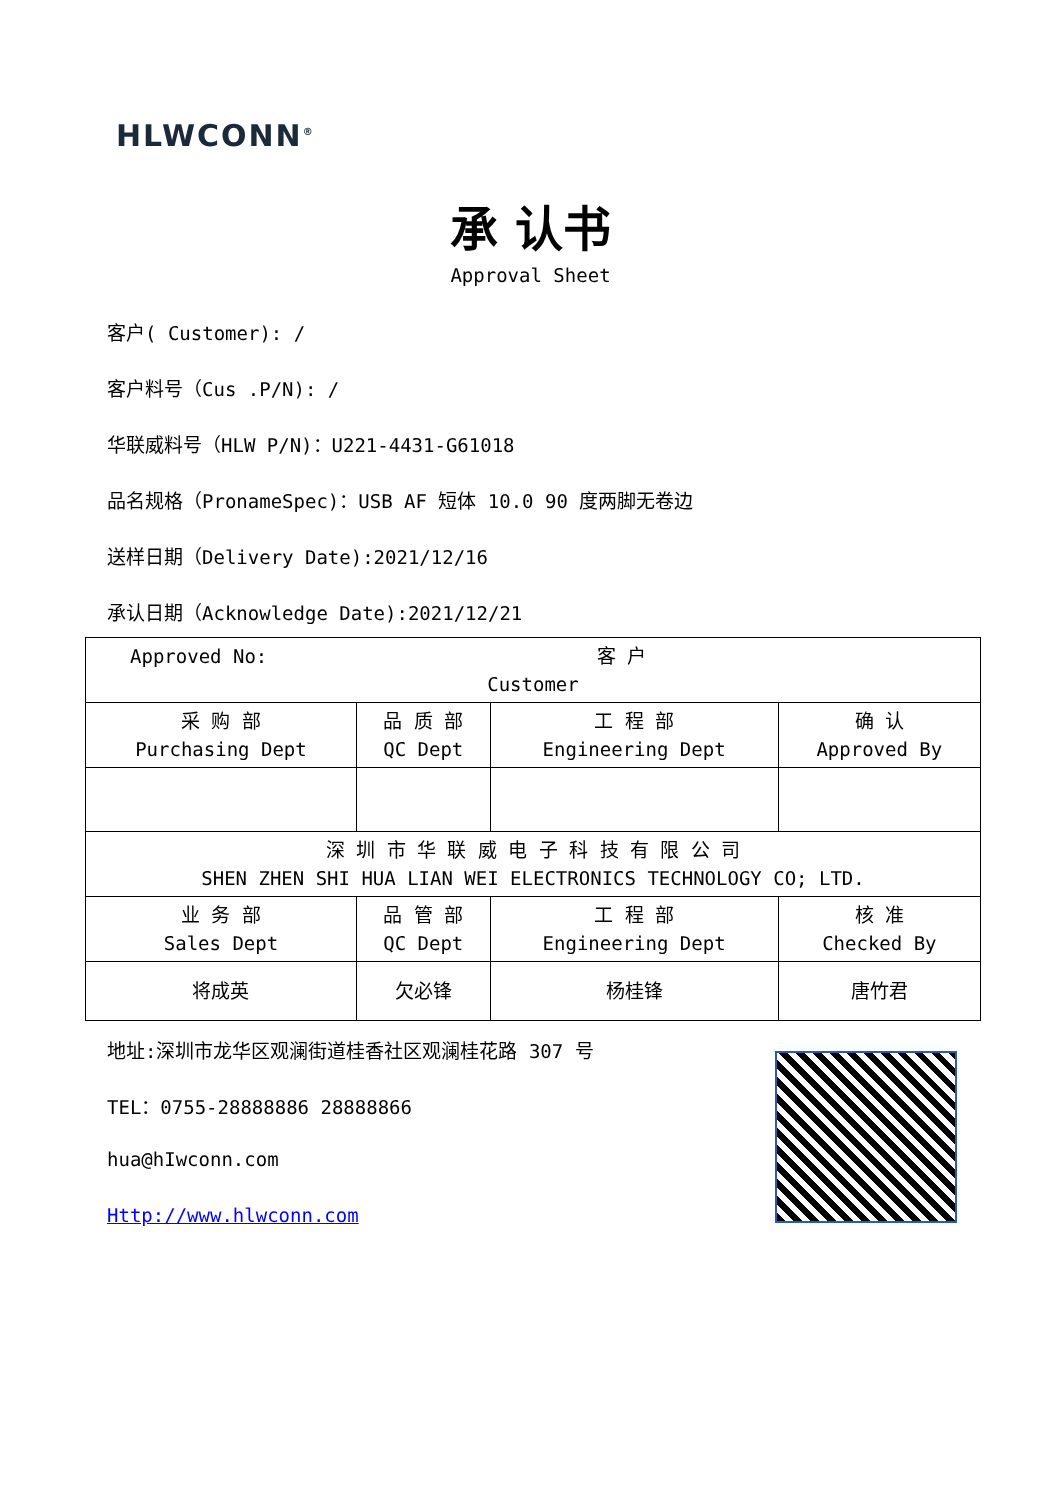HLWCONN<sup>®</sup>
承 认书
Approval Sheet
客户( Customer): /
客户料号（Cus .P/N): /
华联威料号（HLW P/N)：U221-4431-G61018
品名规格（PronameSpec)：USB AF 短体 10.0 90 度两脚无卷边
送样日期（Delivery Date):2021/12/16
承认日期（Acknowledge Date):2021/12/21
| Approved No: 客 户 Customer | | | |
| 采 购 部 Purchasing Dept | 品 质 部 QC Dept | 工 程 部 Engineering Dept | 确 认 Approved By |
| 深 圳 市 华 联 威 电 子 科 技 有 限 公 司 SHEN ZHEN SHI HUA LIAN WEI ELECTRONICS TECHNOLOGY CO; LTD. | | | |
| 业 务 部 Sales Dept | 品 管 部 QC Dept | 工 程 部 Engineering Dept | 核 准 Checked By |
| 将成英 | 欠必锋 | 杨桂锋 | 唐竹君 |
地址:深圳市龙华区观澜街道桂香社区观澜桂花路 307 号
TEL：0755-28888886 28888866
hua@hIwconn.com
Http://www.hlwconn.com